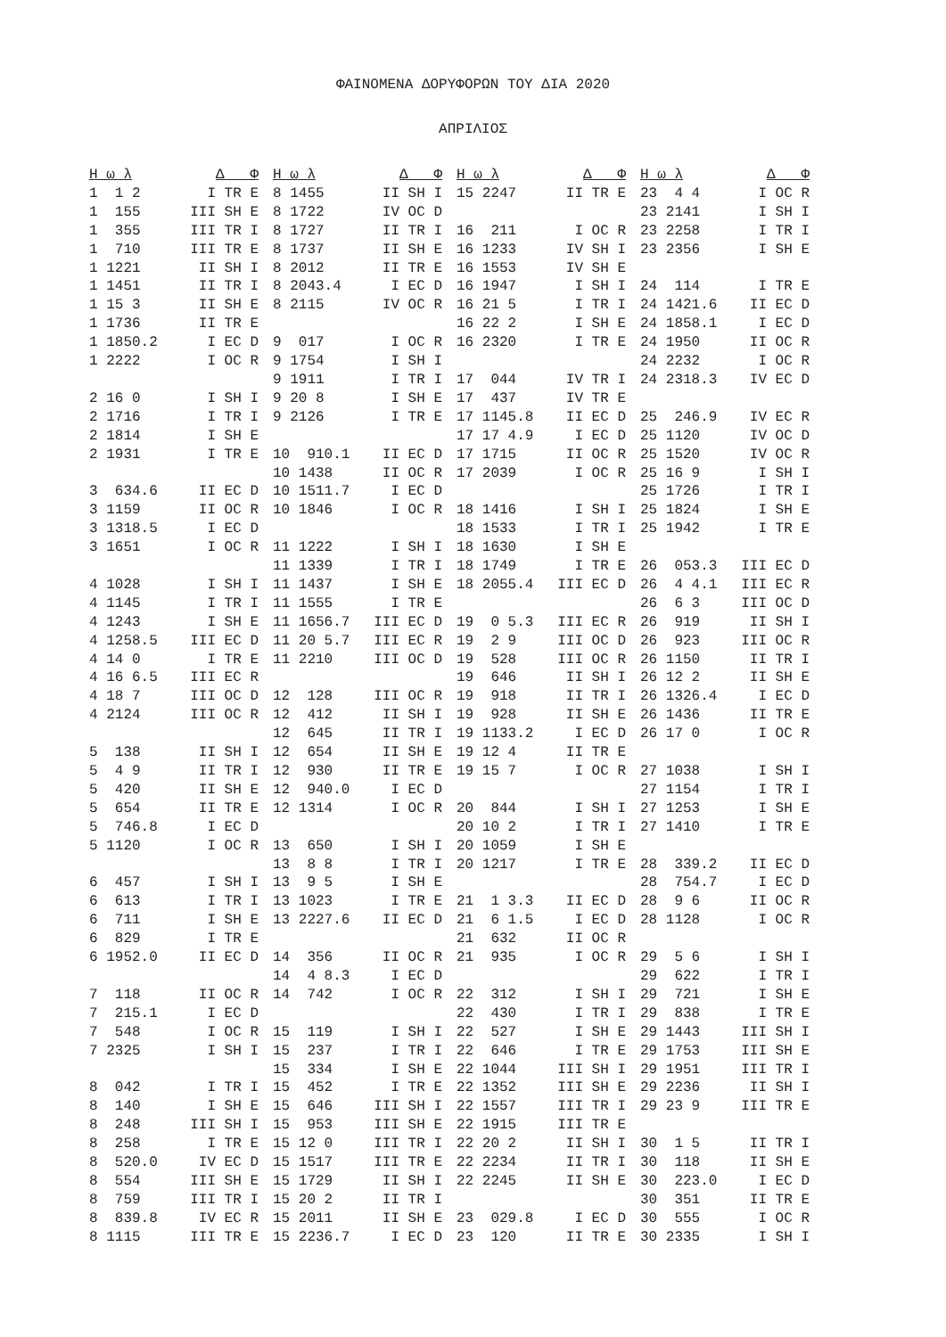ΦΑΙΝΟΜΕΝΑ ΔΟΡΥΦΟΡΩΝ ΤΟΥ ΔΙΑ 2020
ΑΠΡΙΛΙΟΣ
| Η ω λ | Δ Φ | Η ω λ | Δ Φ | Η ω λ | Δ Φ | Η ω λ | Δ Φ |
| --- | --- | --- | --- | --- | --- | --- | --- |
| 1 1 2 | I TR E | 8 1455 | II SH I | 15 2247 | II TR E | 23 4 4 | I OC R |
| 1 155 | III SH E | 8 1722 | IV OC D | | | 23 2141 | I SH I |
| 1 355 | III TR I | 8 1727 | II TR I | 16 211 | I OC R | 23 2258 | I TR I |
| 1 710 | III TR E | 8 1737 | II SH E | 16 1233 | IV SH I | 23 2356 | I SH E |
| 1 1221 | II SH I | 8 2012 | II TR E | 16 1553 | IV SH E | | |
| 1 1451 | II TR I | 8 2043.4 | I EC D | 16 1947 | I SH I | 24 114 | I TR E |
| 1 15 3 | II SH E | 8 2115 | IV OC R | 16 21 5 | I TR I | 24 1421.6 | II EC D |
| 1 1736 | II TR E | | | 16 22 2 | I SH E | 24 1858.1 | I EC D |
| 1 1850.2 | I EC D | 9 017 | I OC R | 16 2320 | I TR E | 24 1950 | II OC R |
| 1 2222 | I OC R | 9 1754 | I SH I | | | 24 2232 | I OC R |
| | | 9 1911 | I TR I | 17 044 | IV TR I | 24 2318.3 | IV EC D |
| 2 16 0 | I SH I | 9 20 8 | I SH E | 17 437 | IV TR E | | |
| 2 1716 | I TR I | 9 2126 | I TR E | 17 1145.8 | II EC D | 25 246.9 | IV EC R |
| 2 1814 | I SH E | | | 17 17 4.9 | I EC D | 25 1120 | IV OC D |
| 2 1931 | I TR E | 10 910.1 | II EC D | 17 1715 | II OC R | 25 1520 | IV OC R |
| | | 10 1438 | II OC R | 17 2039 | I OC R | 25 16 9 | I SH I |
| 3 634.6 | II EC D | 10 1511.7 | I EC D | | | 25 1726 | I TR I |
| 3 1159 | II OC R | 10 1846 | I OC R | 18 1416 | I SH I | 25 1824 | I SH E |
| 3 1318.5 | I EC D | | | 18 1533 | I TR I | 25 1942 | I TR E |
| 3 1651 | I OC R | 11 1222 | I SH I | 18 1630 | I SH E | | |
| | | 11 1339 | I TR I | 18 1749 | I TR E | 26 053.3 | III EC D |
| 4 1028 | I SH I | 11 1437 | I SH E | 18 2055.4 | III EC D | 26 4 4.1 | III EC R |
| 4 1145 | I TR I | 11 1555 | I TR E | | | 26 6 3 | III OC D |
| 4 1243 | I SH E | 11 1656.7 | III EC D | 19 0 5.3 | III EC R | 26 919 | II SH I |
| 4 1258.5 | III EC D | 11 20 5.7 | III EC R | 19 2 9 | III OC D | 26 923 | III OC R |
| 4 14 0 | I TR E | 11 2210 | III OC D | 19 528 | III OC R | 26 1150 | II TR I |
| 4 16 6.5 | III EC R | | | 19 646 | II SH I | 26 12 2 | II SH E |
| 4 18 7 | III OC D | 12 128 | III OC R | 19 918 | II TR I | 26 1326.4 | I EC D |
| 4 2124 | III OC R | 12 412 | II SH I | 19 928 | II SH E | 26 1436 | II TR E |
| | | 12 645 | II TR I | 19 1133.2 | I EC D | 26 17 0 | I OC R |
| 5 138 | II SH I | 12 654 | II SH E | 19 12 4 | II TR E | | |
| 5 4 9 | II TR I | 12 930 | II TR E | 19 15 7 | I OC R | 27 1038 | I SH I |
| 5 420 | II SH E | 12 940.0 | I EC D | | | 27 1154 | I TR I |
| 5 654 | II TR E | 12 1314 | I OC R | 20 844 | I SH I | 27 1253 | I SH E |
| 5 746.8 | I EC D | | | 20 10 2 | I TR I | 27 1410 | I TR E |
| 5 1120 | I OC R | 13 650 | I SH I | 20 1059 | I SH E | | |
| | | 13 8 8 | I TR I | 20 1217 | I TR E | 28 339.2 | II EC D |
| 6 457 | I SH I | 13 9 5 | I SH E | | | 28 754.7 | I EC D |
| 6 613 | I TR I | 13 1023 | I TR E | 21 1 3.3 | II EC D | 28 9 6 | II OC R |
| 6 711 | I SH E | 13 2227.6 | II EC D | 21 6 1.5 | I EC D | 28 1128 | I OC R |
| 6 829 | I TR E | | | 21 632 | II OC R | | |
| 6 1952.0 | II EC D | 14 356 | II OC R | 21 935 | I OC R | 29 5 6 | I SH I |
| | | 14 4 8.3 | I EC D | | | 29 622 | I TR I |
| 7 118 | II OC R | 14 742 | I OC R | 22 312 | I SH I | 29 721 | I SH E |
| 7 215.1 | I EC D | | | 22 430 | I TR I | 29 838 | I TR E |
| 7 548 | I OC R | 15 119 | I SH I | 22 527 | I SH E | 29 1443 | III SH I |
| 7 2325 | I SH I | 15 237 | I TR I | 22 646 | I TR E | 29 1753 | III SH E |
| | | 15 334 | I SH E | 22 1044 | III SH I | 29 1951 | III TR I |
| 8 042 | I TR I | 15 452 | I TR E | 22 1352 | III SH E | 29 2236 | II SH I |
| 8 140 | I SH E | 15 646 | III SH I | 22 1557 | III TR I | 29 23 9 | III TR E |
| 8 248 | III SH I | 15 953 | III SH E | 22 1915 | III TR E | | |
| 8 258 | I TR E | 15 12 0 | III TR I | 22 20 2 | II SH I | 30 1 5 | II TR I |
| 8 520.0 | IV EC D | 15 1517 | III TR E | 22 2234 | II TR I | 30 118 | II SH E |
| 8 554 | III SH E | 15 1729 | II SH I | 22 2245 | II SH E | 30 223.0 | I EC D |
| 8 759 | III TR I | 15 20 2 | II TR I | | | 30 351 | II TR E |
| 8 839.8 | IV EC R | 15 2011 | II SH E | 23 029.8 | I EC D | 30 555 | I OC R |
| 8 1115 | III TR E | 15 2236.7 | I EC D | 23 120 | II TR E | 30 2335 | I SH I |